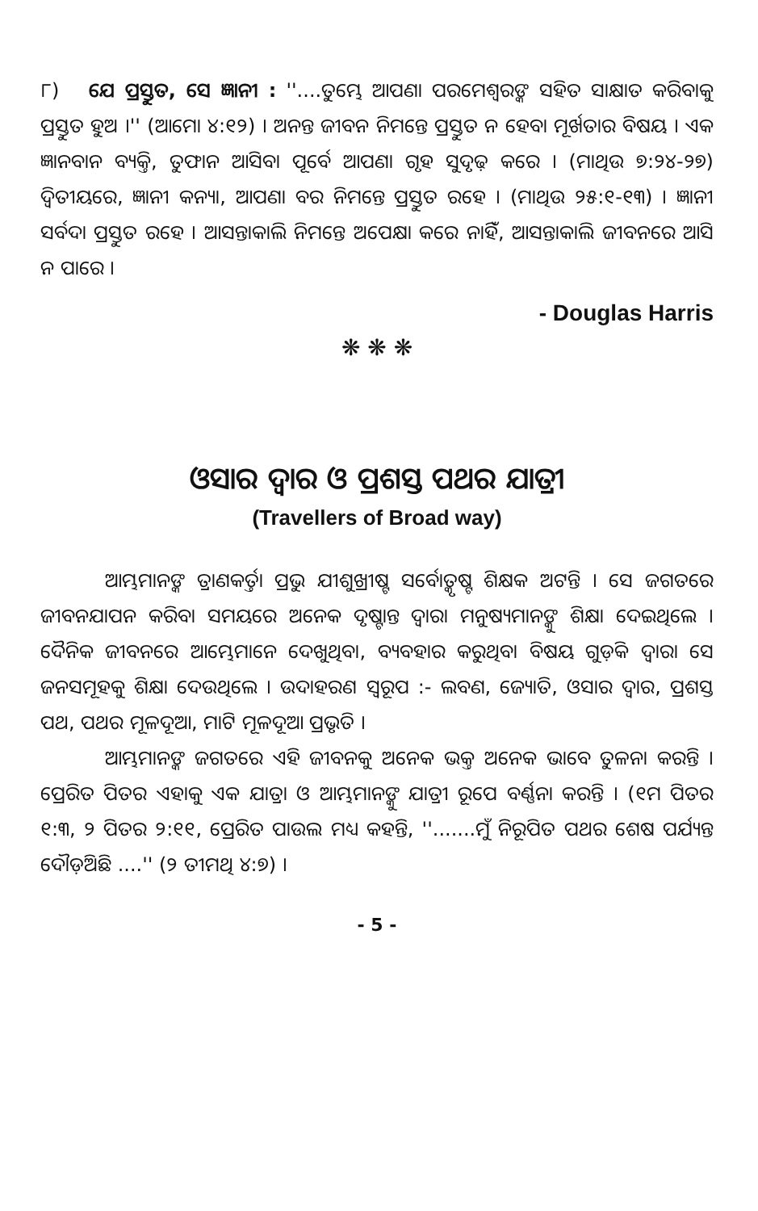୮) ଯେ ପ୍ରସ୍ତୁତ, ସେ ଜ୍ଞାନୀ : ''....ତୁମ୍ଭେ ଆପଣା ପରମେଶ୍ୱରଙ୍କ ସହିତ ସାକ୍ଷାତ କରିବାକୁ ପ୍ରସ୍ତୁତ ହୁଅ ।'' (ଆମୋ ୪:୧୨) । ଅନନ୍ତ ଜୀବନ ନିମନ୍ତେ ପ୍ରସ୍ତୁତ ନ ହେବା ମୂର୍ଖତାର ବିଷୟ । ଏକ ଜ୍ଞାନବାନ ବ୍ୟକ୍ତି, ତୁଫାନ ଆସିବା ପୂର୍ବେ ଆପଣା ଗୃହ ସୁଦୃଢ଼ କରେ । (ମାଥିଉ ୭:୨୪-୨୭) ଦ୍ୱିତୀୟରେ, ଜ୍ଞାନୀ କନ୍ୟା, ଆପଣା ବର ନିମନ୍ତେ ପ୍ରସ୍ତୁତ ରହେ । (ମାଥିଉ ୨୫:୧-୧୩) । ଜ୍ଞାନୀ ସର୍ବଦା ପ୍ରସ୍ତୁତ ରହେ । ଆସନ୍ତାକାଲି ନିମନ୍ତେ ଅପେକ୍ଷା କରେ ନାହିଁ, ଆସନ୍ତାକାଲି ଜୀବନରେ ଆସି ନ ପାରେ ।
- Douglas Harris
❋ ❋ ❋
ଓସାର ଦ୍ୱାର ଓ ପ୍ରଶସ୍ତ ପଥର ଯାତ୍ରୀ
(Travellers of Broad way)
ଆମ୍ଭମାନଙ୍କ ତ୍ରାଣକର୍ତ୍ତା ପ୍ରଭୁ ଯୀଶୁଖ୍ରୀଷ୍ଟ ସର୍ବୋତ୍କୃଷ୍ଟ ଶିକ୍ଷକ ଅଟନ୍ତି । ସେ ଜଗତରେ ଜୀବନଯାପନ କରିବା ସମୟରେ ଅନେକ ଦୃଷ୍ଟାନ୍ତ ଦ୍ୱାରା ମନୁଷ୍ୟମାନଙ୍କୁ ଶିକ୍ଷା ଦେଇଥିଲେ । ଦୈନିକ ଜୀବନରେ ଆମ୍ଭେମାନେ ଦେଖୁଥିବା, ବ୍ୟବହାର କରୁଥିବା ବିଷୟ ଗୁଡ଼ିକ ଦ୍ୱାରା ସେ ଜନସମୂହକୁ ଶିକ୍ଷା ଦେଉଥିଲେ । ଉଦାହରଣ ସ୍ୱରୂପ :- ଲବଣ, ଜ୍ୟୋତି, ଓସାର ଦ୍ୱାର, ପ୍ରଶସ୍ତ ପଥ, ପଥର ମୂଳଦୂଆ, ମାଟି ମୂଳଦୂଆ ପ୍ରଭୃତି ।
ଆମ୍ଭମାନଙ୍କ ଜଗତରେ ଏହି ଜୀବନକୁ ଅନେକ ଭକ୍ତ ଅନେକ ଭାବେ ତୁଳନା କରନ୍ତି । ପ୍ରେରିତ ପିତର ଏହାକୁ ଏକ ଯାତ୍ରା ଓ ଆମ୍ଭମାନଙ୍କୁ ଯାତ୍ରୀ ରୂପେ ବର୍ଣ୍ଣନା କରନ୍ତି । (୧ମ ପିତର ୧:୩, ୨ ପିତର ୨:୧୧, ପ୍ରେରିତ ପାଉଲ ମଧ୍ୟ କହନ୍ତି, ''.......ମୁଁ ନିରୂପିତ ପଥର ଶେଷ ପର୍ଯ୍ୟନ୍ତ ଦୌଡ଼ିଅଛି ....'' (୨ ତୀମଥି ୪:୭) ।
- 5 -